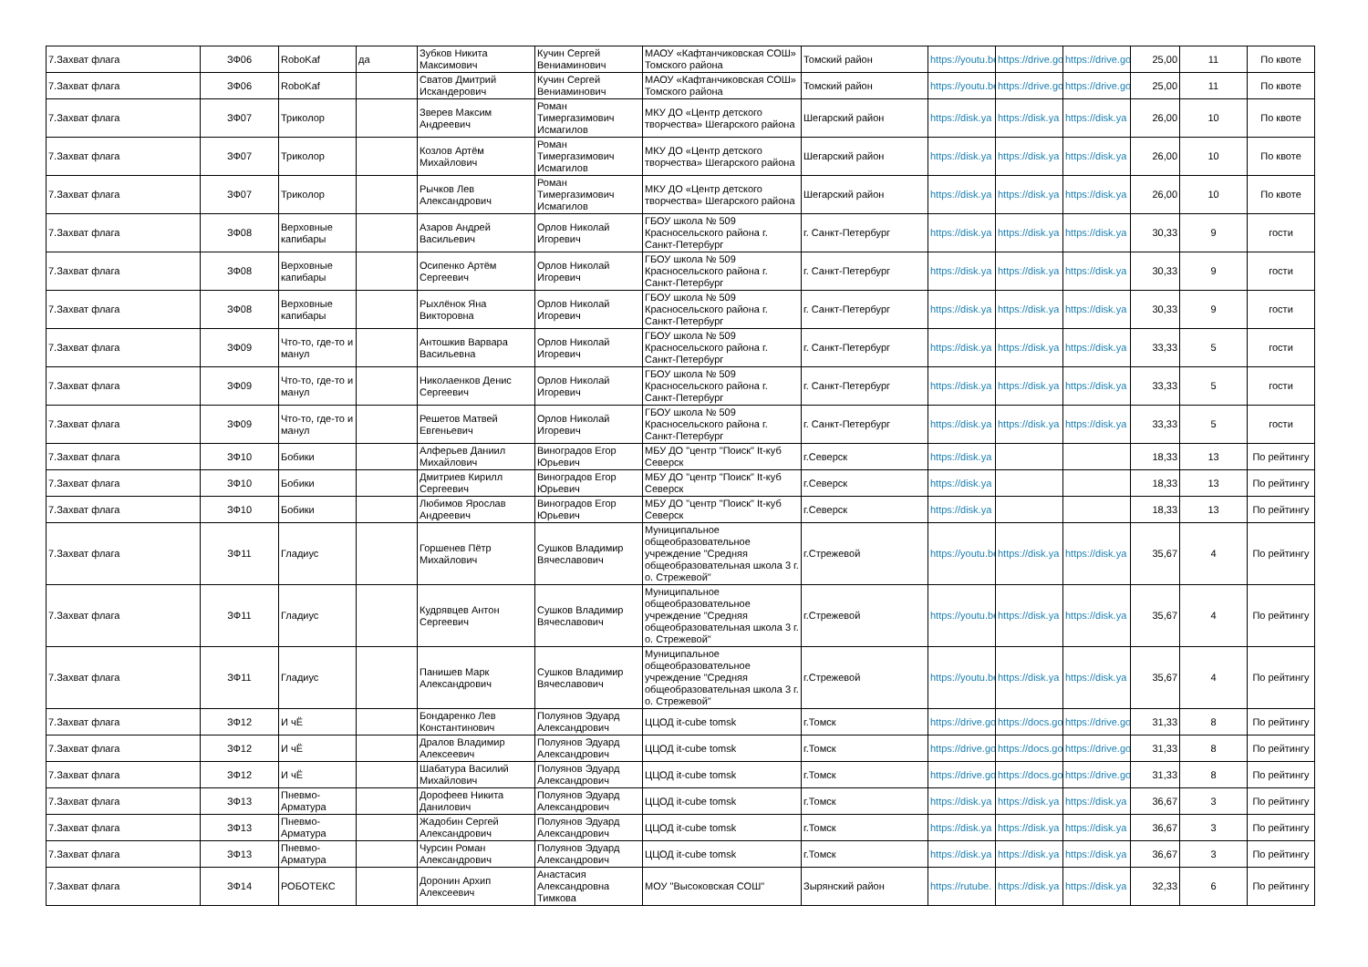| 7.Захват флага | ЗФ06 | RoboKaf | да | Зубков Никита Максимович | Кучин Сергей Вениаминович | МАОУ «Кафтанчиковская СОШ» Томского района | Томский район | https://youtu.be | https://drive.go | https://drive.go | 25,00 | 11 | По квоте |
| 7.Захват флага | ЗФ06 | RoboKaf | | Сватов Дмитрий Искандерович | Кучин Сергей Вениаминович | МАОУ «Кафтанчиковская СОШ» Томского района | Томский район | https://youtu.be | https://drive.go | https://drive.go | 25,00 | 11 | По квоте |
| 7.Захват флага | ЗФ07 | Триколор | | Зверев Максим Андреевич | Роман Тимергазимович Исмагилов | МКУ ДО «Центр детского творчества» Шегарского района | Шегарский район | https://disk.ya | https://disk.ya | https://disk.ya | 26,00 | 10 | По квоте |
| 7.Захват флага | ЗФ07 | Триколор | | Козлов Артём Михайлович | Роман Тимергазимович Исмагилов | МКУ ДО «Центр детского творчества» Шегарского района | Шегарский район | https://disk.ya | https://disk.ya | https://disk.ya | 26,00 | 10 | По квоте |
| 7.Захват флага | ЗФ07 | Триколор | | Рычков Лев Александрович | Роман Тимергазимович Исмагилов | МКУ ДО «Центр детского творчества» Шегарского района | Шегарский район | https://disk.ya | https://disk.ya | https://disk.ya | 26,00 | 10 | По квоте |
| 7.Захват флага | ЗФ08 | Верховные капибары | | Азаров Андрей Васильевич | Орлов Николай Игоревич | ГБОУ школа № 509 Красносельского района г. Санкт-Петербург | г. Санкт-Петербург | https://disk.ya | https://disk.ya | https://disk.ya | 30,33 | 9 | гости |
| 7.Захват флага | ЗФ08 | Верховные капибары | | Осипенко Артём Сергеевич | Орлов Николай Игоревич | ГБОУ школа № 509 Красносельского района г. Санкт-Петербург | г. Санкт-Петербург | https://disk.ya | https://disk.ya | https://disk.ya | 30,33 | 9 | гости |
| 7.Захват флага | ЗФ08 | Верховные капибары | | Рыхлёнок Яна Викторовна | Орлов Николай Игоревич | ГБОУ школа № 509 Красносельского района г. Санкт-Петербург | г. Санкт-Петербург | https://disk.ya | https://disk.ya | https://disk.ya | 30,33 | 9 | гости |
| 7.Захват флага | ЗФ09 | Что-то, где-то и манул | | Антошкив Варвара Васильевна | Орлов Николай Игоревич | ГБОУ школа № 509 Красносельского района г. Санкт-Петербург | г. Санкт-Петербург | https://disk.ya | https://disk.ya | https://disk.ya | 33,33 | 5 | гости |
| 7.Захват флага | ЗФ09 | Что-то, где-то и манул | | Николаенков Денис Сергеевич | Орлов Николай Игоревич | ГБОУ школа № 509 Красносельского района г. Санкт-Петербург | г. Санкт-Петербург | https://disk.ya | https://disk.ya | https://disk.ya | 33,33 | 5 | гости |
| 7.Захват флага | ЗФ09 | Что-то, где-то и манул | | Решетов Матвей Евгеньевич | Орлов Николай Игоревич | ГБОУ школа № 509 Красносельского района г. Санкт-Петербург | г. Санкт-Петербург | https://disk.ya | https://disk.ya | https://disk.ya | 33,33 | 5 | гости |
| 7.Захват флага | ЗФ10 | Бобики | | Алферьев Даниил Михайлович | Виноградов Егор Юрьевич | МБУ ДО "центр "Поиск" It-куб Северск | г.Северск | https://disk.ya | | | 18,33 | 13 | По рейтингу |
| 7.Захват флага | ЗФ10 | Бобики | | Дмитриев Кирилл Сергеевич | Виноградов Егор Юрьевич | МБУ ДО "центр "Поиск" It-куб Северск | г.Северск | https://disk.ya | | | 18,33 | 13 | По рейтингу |
| 7.Захват флага | ЗФ10 | Бобики | | Любимов Ярослав Андреевич | Виноградов Егор Юрьевич | МБУ ДО "центр "Поиск" It-куб Северск | г.Северск | https://disk.ya | | | 18,33 | 13 | По рейтингу |
| 7.Захват флага | ЗФ11 | Гладиус | | Горшенев Пётр Михайлович | Сушков Владимир Вячеславович | Муниципальное общеобразовательное учреждение "Средняя общеобразовательная школа 3 г. о. Стрежевой" | г.Стрежевой | https://youtu.be | https://disk.ya | https://disk.ya | 35,67 | 4 | По рейтингу |
| 7.Захват флага | ЗФ11 | Гладиус | | Кудрявцев Антон Сергеевич | Сушков Владимир Вячеславович | Муниципальное общеобразовательное учреждение "Средняя общеобразовательная школа 3 г. о. Стрежевой" | г.Стрежевой | https://youtu.be | https://disk.ya | https://disk.ya | 35,67 | 4 | По рейтингу |
| 7.Захват флага | ЗФ11 | Гладиус | | Панишев Марк Александрович | Сушков Владимир Вячеславович | Муниципальное общеобразовательное учреждение "Средняя общеобразовательная школа 3 г. о. Стрежевой" | г.Стрежевой | https://youtu.be | https://disk.ya | https://disk.ya | 35,67 | 4 | По рейтингу |
| 7.Захват флага | ЗФ12 | И чЁ | | Бондаренко Лев Константинович | Полуянов Эдуард Александрович | ЦЦОД it-cube tomsk | г.Томск | https://drive.go | https://docs.go | https://drive.go | 31,33 | 8 | По рейтингу |
| 7.Захват флага | ЗФ12 | И чЁ | | Дралов Владимир Алексеевич | Полуянов Эдуард Александрович | ЦЦОД it-cube tomsk | г.Томск | https://drive.go | https://docs.go | https://drive.go | 31,33 | 8 | По рейтингу |
| 7.Захват флага | ЗФ12 | И чЁ | | Шабатура Василий Михайлович | Полуянов Эдуард Александрович | ЦЦОД it-cube tomsk | г.Томск | https://drive.go | https://docs.go | https://drive.go | 31,33 | 8 | По рейтингу |
| 7.Захват флага | ЗФ13 | Пневмо-Арматура | | Дорофеев Никита Данилович | Полуянов Эдуард Александрович | ЦЦОД it-cube tomsk | г.Томск | https://disk.ya | https://disk.ya | https://disk.ya | 36,67 | 3 | По рейтингу |
| 7.Захват флага | ЗФ13 | Пневмо-Арматура | | Жадобин Сергей Александрович | Полуянов Эдуард Александрович | ЦЦОД it-cube tomsk | г.Томск | https://disk.ya | https://disk.ya | https://disk.ya | 36,67 | 3 | По рейтингу |
| 7.Захват флага | ЗФ13 | Пневмо-Арматура | | Чурсин Роман Александрович | Полуянов Эдуард Александрович | ЦЦОД it-cube tomsk | г.Томск | https://disk.ya | https://disk.ya | https://disk.ya | 36,67 | 3 | По рейтингу |
| 7.Захват флага | ЗФ14 | РОБОТЕКС | | Доронин Архип Алексеевич | Анастасия Александровна Тимкова | МОУ "Высоковская СОШ" | Зырянский район | https://rutube. | https://disk.ya | https://disk.ya | 32,33 | 6 | По рейтингу |